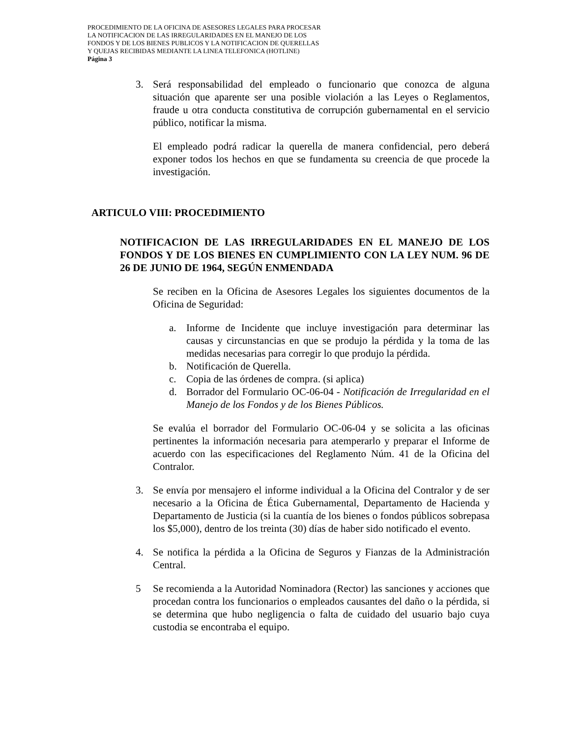PROCEDIMIENTO DE LA OFICINA DE ASESORES LEGALES PARA PROCESAR
LA NOTIFICACION DE LAS IRREGULARIDADES EN EL MANEJO DE LOS
FONDOS Y DE LOS BIENES PUBLICOS Y LA NOTIFICACION DE QUERELLAS
Y QUEJAS RECIBIDAS MEDIANTE LA LINEA TELEFONICA (HOTLINE)
Página 3
3. Será responsabilidad del empleado o funcionario que conozca de alguna situación que aparente ser una posible violación a las Leyes o Reglamentos, fraude u otra conducta constitutiva de corrupción gubernamental en el servicio público, notificar la misma.
El empleado podrá radicar la querella de manera confidencial, pero deberá exponer todos los hechos en que se fundamenta su creencia de que procede la investigación.
ARTICULO VIII: PROCEDIMIENTO
NOTIFICACION DE LAS IRREGULARIDADES EN EL MANEJO DE LOS FONDOS Y DE LOS BIENES EN CUMPLIMIENTO CON LA LEY NUM. 96 DE 26 DE JUNIO DE 1964, SEGÚN ENMENDADA
Se reciben en la Oficina de Asesores Legales los siguientes documentos de la Oficina de Seguridad:
a. Informe de Incidente que incluye investigación para determinar las causas y circunstancias en que se produjo la pérdida y la toma de las medidas necesarias para corregir lo que produjo la pérdida.
b. Notificación de Querella.
c. Copia de las órdenes de compra. (si aplica)
d. Borrador del Formulario OC-06-04 - Notificación de Irregularidad en el Manejo de los Fondos y de los Bienes Públicos.
Se evalúa el borrador del Formulario OC-06-04 y se solicita a las oficinas pertinentes la información necesaria para atemperarlo y preparar el Informe de acuerdo con las especificaciones del Reglamento Núm. 41 de la Oficina del Contralor.
3. Se envía por mensajero el informe individual a la Oficina del Contralor y de ser necesario a la Oficina de Ética Gubernamental, Departamento de Hacienda y Departamento de Justicia (si la cuantía de los bienes o fondos públicos sobrepasa los $5,000), dentro de los treinta (30) días de haber sido notificado el evento.
4. Se notifica la pérdida a la Oficina de Seguros y Fianzas de la Administración Central.
5 Se recomienda a la Autoridad Nominadora (Rector) las sanciones y acciones que procedan contra los funcionarios o empleados causantes del daño o la pérdida, si se determina que hubo negligencia o falta de cuidado del usuario bajo cuya custodia se encontraba el equipo.